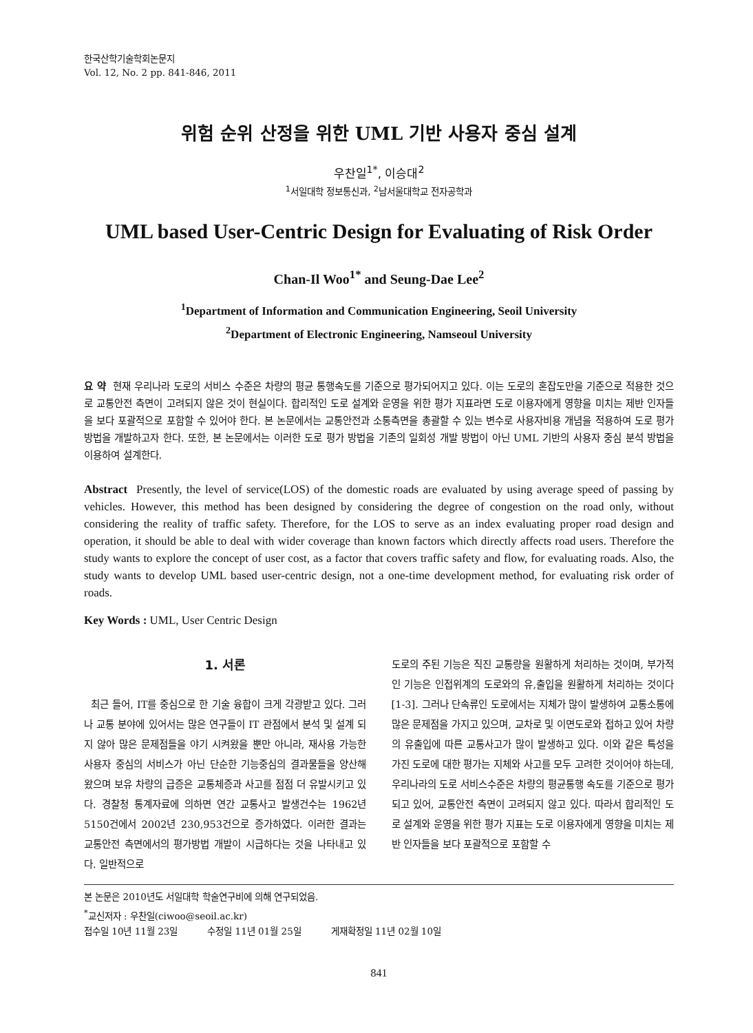한국산학기술학회논문지
Vol. 12, No. 2 pp. 841-846, 2011
위험 순위 산정을 위한 UML 기반 사용자 중심 설계
우찬일<sup>1*</sup>, 이승대<sup>2</sup>
<sup>1</sup> 서일대학 정보통신과, <sup>2</sup>남서울대학교 전자공학과
UML based User-Centric Design for Evaluating of Risk Order
Chan-Il Woo<sup>1*</sup> and Seung-Dae Lee<sup>2</sup>
<sup>1</sup> Department of Information and Communication Engineering, Seoil University
<sup>2</sup> Department of Electronic Engineering, Namseoul University
요 약 현재 우리나라 도로의 서비스 수준은 차량의 평균 통행속도를 기준으로 평가되어지고 있다. 이는 도로의 혼잡도만을 기준으로 적용한 것으로 교통안전 측면이 고려되지 않은 것이 현실이다. 합리적인 도로 설계와 운영을 위한 평가 지표라면 도로 이용자에게 영향을 미치는 제반 인자들을 보다 포괄적으로 포함할 수 있어야 한다. 본 논문에서는 교통안전과 소통측면을 총괄할 수 있는 변수로 사용자비용 개념을 적용하여 도로 평가방법을 개발하고자 한다. 또한, 본 논문에서는 이러한 도로 평가 방법을 기존의 일회성 개발 방법이 아닌 UML 기반의 사용자 중심 분석 방법을 이용하여 설계한다.
Abstract Presently, the level of service(LOS) of the domestic roads are evaluated by using average speed of passing by vehicles. However, this method has been designed by considering the degree of congestion on the road only, without considering the reality of traffic safety. Therefore, for the LOS to serve as an index evaluating proper road design and operation, it should be able to deal with wider coverage than known factors which directly affects road users. Therefore the study wants to explore the concept of user cost, as a factor that covers traffic safety and flow, for evaluating roads. Also, the study wants to develop UML based user-centric design, not a one-time development method, for evaluating risk order of roads.
Key Words : UML, User Centric Design
1. 서론
최근 들어, IT를 중심으로 한 기술 융합이 크게 각광받고 있다. 그러나 교통 분야에 있어서는 많은 연구들이 IT 관점에서 분석 및 설계 되지 않아 많은 문제점들을 야기 시켜왔을 뿐만 아니라, 재사용 가능한 사용자 중심의 서비스가 아닌 단순한 기능중심의 결과물들을 양산해 왔으며 보유 차량의 급증은 교통체증과 사고를 점점 더 유발시키고 있다. 경찰청 통계자료에 의하면 연간 교통사고 발생건수는 1962년 5150건에서 2002년 230,953건으로 증가하였다. 이러한 결과는 교통안전 측면에서의 평가방법 개발이 시급하다는 것을 나타내고 있다. 일반적으로
도로의 주된 기능은 직진 교통량을 원활하게 처리하는 것이며, 부가적인 기능은 인접위계의 도로와의 유,출입을 원활하게 처리하는 것이다[1-3]. 그러나 단속류인 도로에서는 지체가 많이 발생하여 교통소통에 많은 문제점을 가지고 있으며, 교차로 및 이면도로와 접하고 있어 차량의 유출입에 따른 교통사고가 많이 발생하고 있다. 이와 같은 특성을 가진 도로에 대한 평가는 지체와 사고를 모두 고려한 것이어야 하는데, 우리나라의 도로 서비스수준은 차량의 평균통행 속도를 기준으로 평가되고 있어, 교통안전 측면이 고려되지 않고 있다. 따라서 합리적인 도로 설계와 운영을 위한 평가 지표는 도로 이용자에게 영향을 미치는 제반 인자들을 보다 포괄적으로 포함할 수
본 논문은 2010년도 서일대학 학술연구비에 의해 연구되었음.
<sup>*</sup> 교신저자 : 우찬일(ciwoo@seoil.ac.kr)
접수일 10년 11월 23일 수정일 11년 01월 25일 게재확정일 11년 02월 10일
841